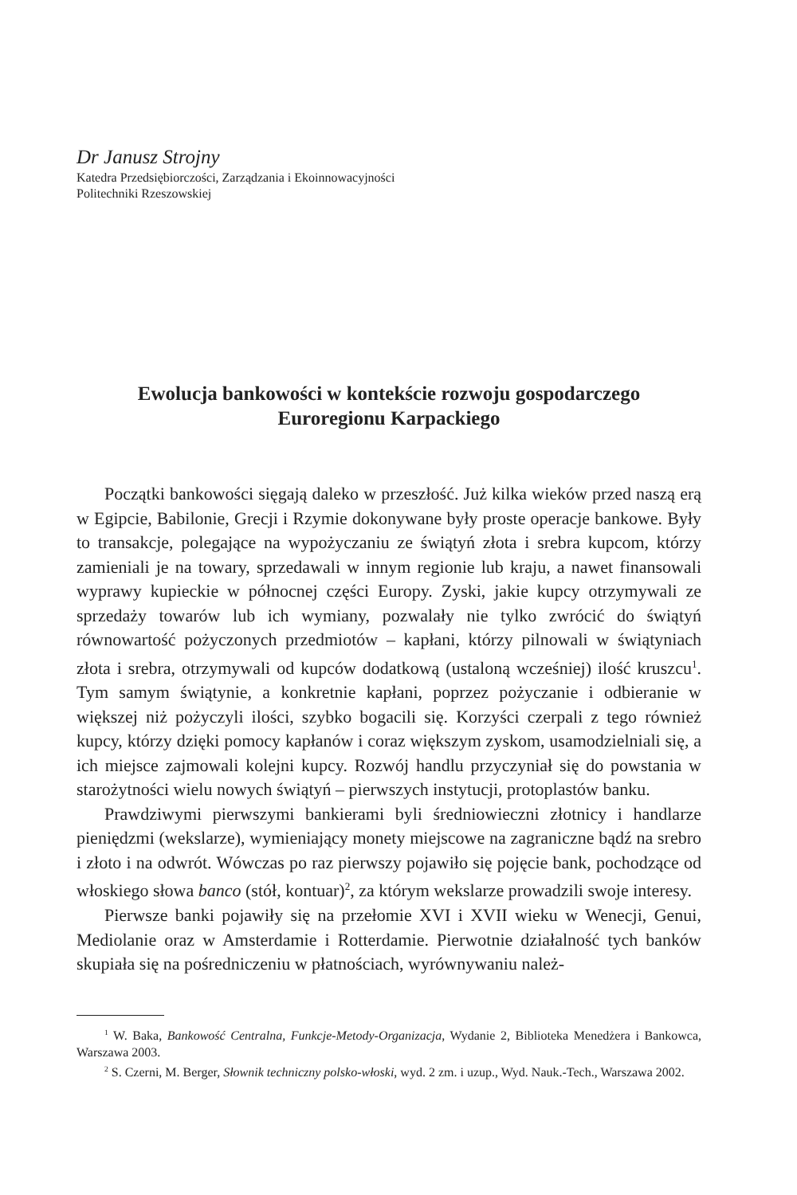Dr Janusz Strojny
Katedra Przedsiębiorczości, Zarządzania i Ekoinnowacyjności
Politechniki Rzeszowskiej
Ewolucja bankowości w kontekście rozwoju gospodarczego
Euroregionu Karpackiego
Początki bankowości sięgają daleko w przeszłość. Już kilka wieków przed naszą erą w Egipcie, Babilonie, Grecji i Rzymie dokonywane były proste operacje bankowe. Były to transakcje, polegające na wypożyczaniu ze świątyń złota i srebra kupcom, którzy zamieniali je na towary, sprzedawali w innym regionie lub kraju, a nawet finansowali wyprawy kupieckie w północnej części Europy. Zyski, jakie kupcy otrzymywali ze sprzedaży towarów lub ich wymiany, pozwalały nie tylko zwrócić do świątyń równowartość pożyczonych przedmiotów – kapłani, którzy pilnowali w świątyniach złota i srebra, otrzymywali od kupców dodatkową (ustaloną wcześniej) ilość kruszcu<sup>1</sup>. Tym samym świątynie, a konkretnie kapłani, poprzez pożyczanie i odbieranie w większej niż pożyczyli ilości, szybko bogacili się. Korzyści czerpali z tego również kupcy, którzy dzięki pomocy kapłanów i coraz większym zyskom, usamodzielniali się, a ich miejsce zajmowali kolejni kupcy. Rozwój handlu przyczyniał się do powstania w starożytności wielu nowych świątyń – pierwszych instytucji, protoplastów banku.
Prawdziwymi pierwszymi bankierami byli średniowieczni złotnicy i handlarze pieniędzmi (wekslarze), wymieniający monety miejscowe na zagraniczne bądź na srebro i złoto i na odwrót. Wówczas po raz pierwszy pojawiło się pojęcie bank, pochodzące od włoskiego słowa banco (stół, kontuar)<sup>2</sup>, za którym wekslarze prowadzili swoje interesy.
Pierwsze banki pojawiły się na przełomie XVI i XVII wieku w Wenecji, Genui, Mediolanie oraz w Amsterdamie i Rotterdamie. Pierwotnie działalność tych banków skupiała się na pośredniczeniu w płatnościach, wyrównywaniu należ-
<sup>1</sup> W. Baka, Bankowość Centralna, Funkcje-Metody-Organizacja, Wydanie 2, Biblioteka Menedżera i Bankowca, Warszawa 2003.
<sup>2</sup> S. Czerni, M. Berger, Słownik techniczny polsko-włoski, wyd. 2 zm. i uzup., Wyd. Nauk.-Tech., Warszawa 2002.